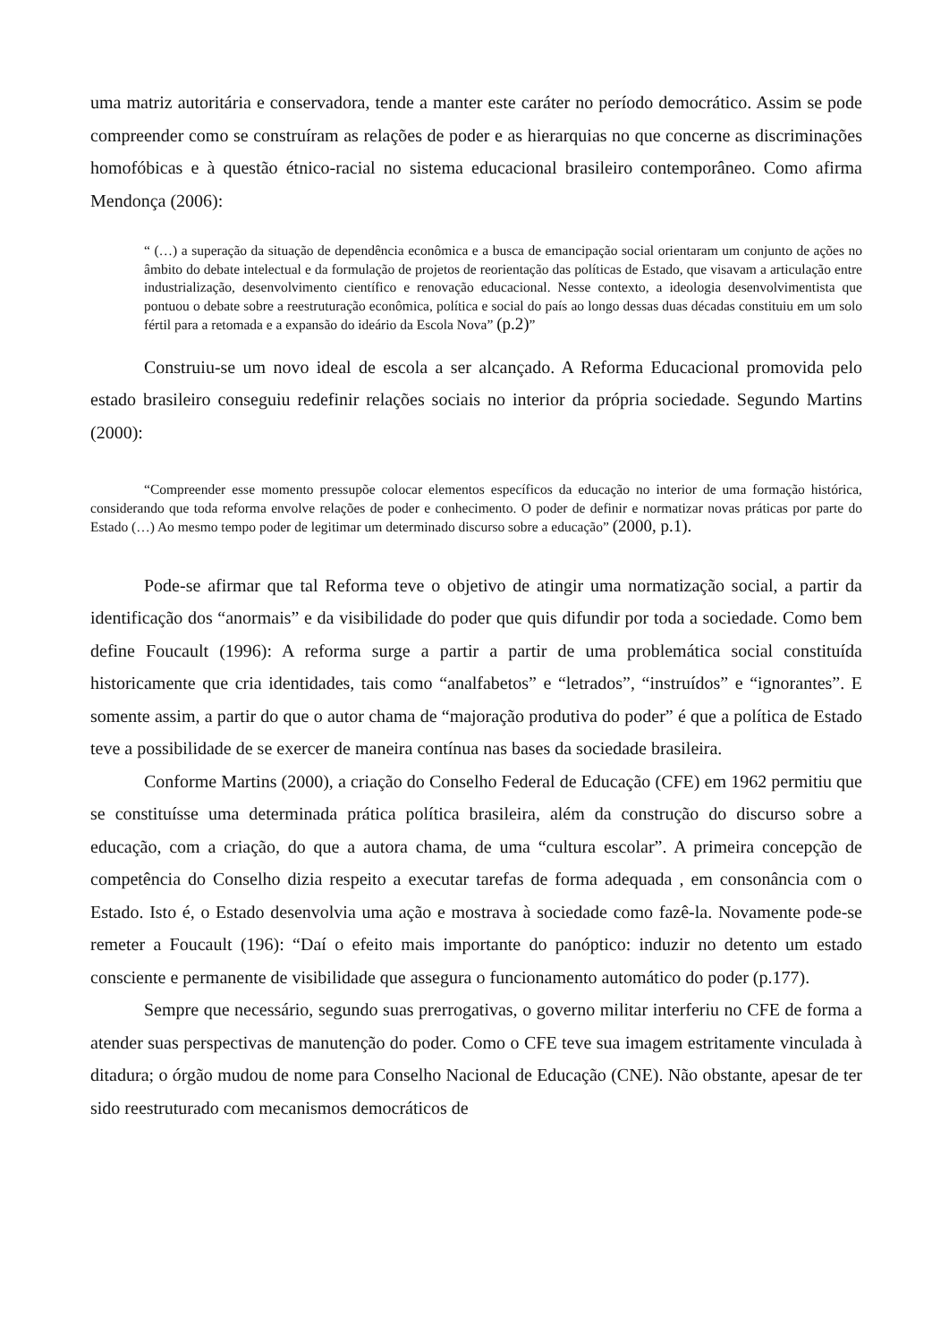uma matriz autoritária e conservadora, tende a manter este caráter no período democrático. Assim se pode compreender como se construíram as relações de poder e as hierarquias no que concerne as discriminações homofóbicas e à questão étnico-racial no sistema educacional brasileiro contemporâneo. Como afirma Mendonça (2006):
“ (…) a superação da situação de dependência econômica e a busca de emancipação social orientaram um conjunto de ações no âmbito do debate intelectual e da formulação de projetos de reorientação das políticas de Estado, que visavam a articulação entre industrialização, desenvolvimento científico e renovação educacional. Nesse contexto, a ideologia desenvolvimentista que pontuou o debate sobre a reestruturação econômica, política e social do país ao longo dessas duas décadas constituiu em um solo fértil para a retomada e a expansão do ideário da Escola Nova” (p.2)”
Construiu-se um novo ideal de escola a ser alcançado. A Reforma Educacional promovida pelo estado brasileiro conseguiu redefinir relações sociais no interior da própria sociedade. Segundo Martins (2000):
“Compreender esse momento pressupõe colocar elementos específicos da educação no interior de uma formação histórica, considerando que toda reforma envolve relações de poder e conhecimento. O poder de definir e normatizar novas práticas por parte do Estado (…) Ao mesmo tempo poder de legitimar um determinado discurso sobre a educação” (2000, p.1).
Pode-se afirmar que tal Reforma teve o objetivo de atingir uma normatização social, a partir da identificação dos “anormais” e da visibilidade do poder que quis difundir por toda a sociedade. Como bem define Foucault (1996): A reforma surge a partir a partir de uma problemática social constituída historicamente que cria identidades, tais como “analfabetos” e “letrados”, “instruídos” e “ignorantes”. E somente assim, a partir do que o autor chama de “majoração produtiva do poder” é que a política de Estado teve a possibilidade de se exercer de maneira contínua nas bases da sociedade brasileira.
Conforme Martins (2000), a criação do Conselho Federal de Educação (CFE) em 1962 permitiu que se constituísse uma determinada prática política brasileira, além da construção do discurso sobre a educação, com a criação, do que a autora chama, de uma “cultura escolar”. A primeira concepção de competência do Conselho dizia respeito a executar tarefas de forma adequada , em consonância com o Estado. Isto é, o Estado desenvolvia uma ação e mostrava à sociedade como fazê-la. Novamente pode-se remeter a Foucault (196): “Daí o efeito mais importante do panóptico: induzir no detento um estado consciente e permanente de visibilidade que assegura o funcionamento automático do poder (p.177).
Sempre que necessário, segundo suas prerrogativas, o governo militar interferiu no CFE de forma a atender suas perspectivas de manutenção do poder. Como o CFE teve sua imagem estritamente vinculada à ditadura; o órgão mudou de nome para Conselho Nacional de Educação (CNE). Não obstante, apesar de ter sido reestruturado com mecanismos democráticos de